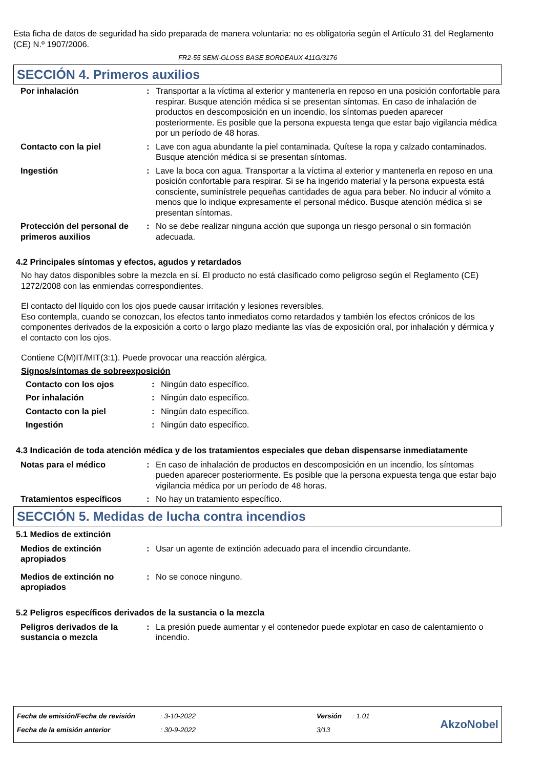Esta ficha de datos de seguridad ha sido preparada de manera voluntaria: no es obligatoria según el Artículo 31 del Reglamento (CE) N.º 1907/2006.
FR2-55 SEMI-GLOSS BASE BORDEAUX 411G/3176
SECCIÓN 4. Primeros auxilios
| Por inhalación | : | Transportar a la víctima al exterior y mantenerla en reposo en una posición confortable para respirar. Busque atención médica si se presentan síntomas. En caso de inhalación de productos en descomposición en un incendio, los síntomas pueden aparecer posteriormente. Es posible que la persona expuesta tenga que estar bajo vigilancia médica por un período de 48 horas. |
| Contacto con la piel | : | Lave con agua abundante la piel contaminada. Quítese la ropa y calzado contaminados. Busque atención médica si se presentan síntomas. |
| Ingestión | : | Lave la boca con agua. Transportar a la víctima al exterior y mantenerla en reposo en una posición confortable para respirar. Si se ha ingerido material y la persona expuesta está consciente, suminístrele pequeñas cantidades de agua para beber. No inducir al vómito a menos que lo indique expresamente el personal médico. Busque atención médica si se presentan síntomas. |
| Protección del personal de primeros auxilios | : | No se debe realizar ninguna acción que suponga un riesgo personal o sin formación adecuada. |
4.2 Principales síntomas y efectos, agudos y retardados
No hay datos disponibles sobre la mezcla en sí. El producto no está clasificado como peligroso según el Reglamento (CE) 1272/2008 con las enmiendas correspondientes.
El contacto del líquido con los ojos puede causar irritación y lesiones reversibles.
Eso contempla, cuando se conozcan, los efectos tanto inmediatos como retardados y también los efectos crónicos de los componentes derivados de la exposición a corto o largo plazo mediante las vías de exposición oral, por inhalación y dérmica y el contacto con los ojos.
Contiene C(M)IT/MIT(3:1). Puede provocar una reacción alérgica.
Signos/síntomas de sobreexposición
| Contacto con los ojos | : | Ningún dato específico. |
| Por inhalación | : | Ningún dato específico. |
| Contacto con la piel | : | Ningún dato específico. |
| Ingestión | : | Ningún dato específico. |
4.3 Indicación de toda atención médica y de los tratamientos especiales que deban dispensarse inmediatamente
| Notas para el médico | : | En caso de inhalación de productos en descomposición en un incendio, los síntomas pueden aparecer posteriormente. Es posible que la persona expuesta tenga que estar bajo vigilancia médica por un período de 48 horas. |
| Tratamientos específicos | : | No hay un tratamiento específico. |
SECCIÓN 5. Medidas de lucha contra incendios
5.1 Medios de extinción
| Medios de extinción apropiados | : | Usar un agente de extinción adecuado para el incendio circundante. |
| Medios de extinción no apropiados | : | No se conoce ninguno. |
5.2 Peligros específicos derivados de la sustancia o la mezcla
| Peligros derivados de la sustancia o mezcla | : | La presión puede aumentar y el contenedor puede explotar en caso de calentamiento o incendio. |
| Fecha de emisión/Fecha de revisión | : 3-10-2022 | Versión | : 1.01 |
| Fecha de la emisión anterior | : 30-9-2022 | 3/13 | |
AkzoNobel